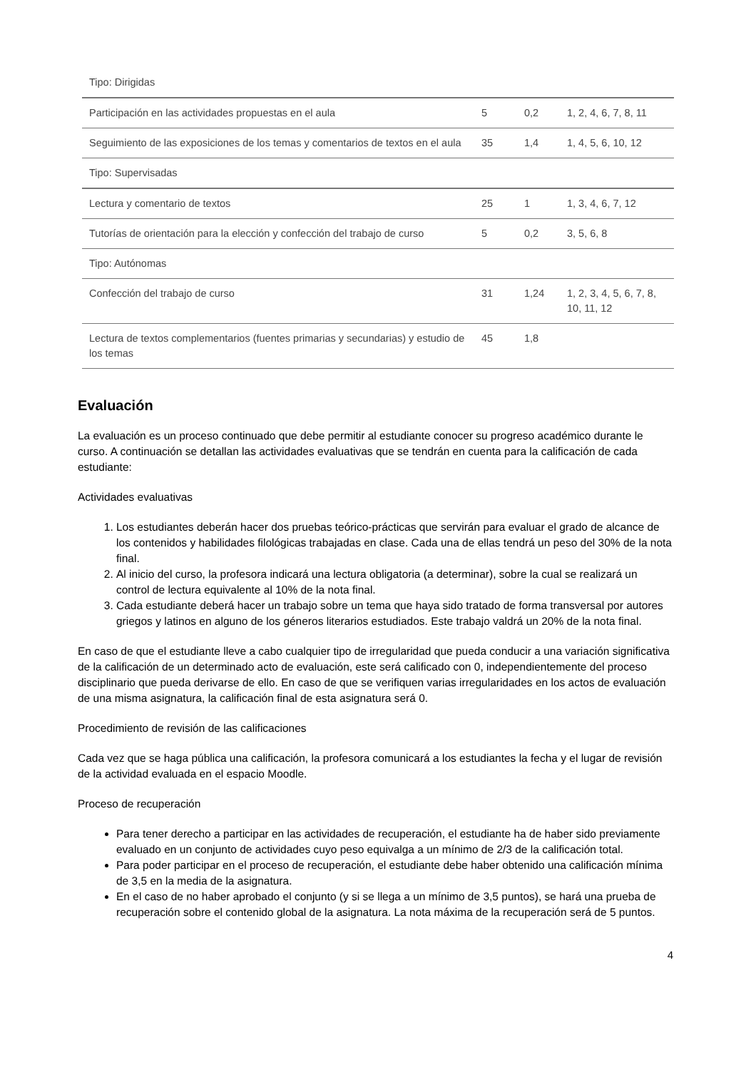| Tipo: Dirigidas | | | |
| Participación en las actividades propuestas en el aula | 5 | 0,2 | 1, 2, 4, 6, 7, 8, 11 |
| Seguimiento de las exposiciones de los temas y comentarios de textos en el aula | 35 | 1,4 | 1, 4, 5, 6, 10, 12 |
| Tipo: Supervisadas | | | |
| Lectura y comentario de textos | 25 | 1 | 1, 3, 4, 6, 7, 12 |
| Tutorías de orientación para la elección y confección del trabajo de curso | 5 | 0,2 | 3, 5, 6, 8 |
| Tipo: Autónomas | | | |
| Confección del trabajo de curso | 31 | 1,24 | 1, 2, 3, 4, 5, 6, 7, 8, 10, 11, 12 |
| Lectura de textos complementarios (fuentes primarias y secundarias) y estudio de los temas | 45 | 1,8 | |
Evaluación
La evaluación es un proceso continuado que debe permitir al estudiante conocer su progreso académico durante le curso. A continuación se detallan las actividades evaluativas que se tendrán en cuenta para la calificación de cada estudiante:
Actividades evaluativas
1. Los estudiantes deberán hacer dos pruebas teórico-prácticas que servirán para evaluar el grado de alcance de los contenidos y habilidades filológicas trabajadas en clase. Cada una de ellas tendrá un peso del 30% de la nota final.
2. Al inicio del curso, la profesora indicará una lectura obligatoria (a determinar), sobre la cual se realizará un control de lectura equivalente al 10% de la nota final.
3. Cada estudiante deberá hacer un trabajo sobre un tema que haya sido tratado de forma transversal por autores griegos y latinos en alguno de los géneros literarios estudiados. Este trabajo valdrá un 20% de la nota final.
En caso de que el estudiante lleve a cabo cualquier tipo de irregularidad que pueda conducir a una variación significativa de la calificación de un determinado acto de evaluación, este será calificado con 0, independientemente del proceso disciplinario que pueda derivarse de ello. En caso de que se verifiquen varias irregularidades en los actos de evaluación de una misma asignatura, la calificación final de esta asignatura será 0.
Procedimiento de revisión de las calificaciones
Cada vez que se haga pública una calificación, la profesora comunicará a los estudiantes la fecha y el lugar de revisión de la actividad evaluada en el espacio Moodle.
Proceso de recuperación
Para tener derecho a participar en las actividades de recuperación, el estudiante ha de haber sido previamente evaluado en un conjunto de actividades cuyo peso equivalga a un mínimo de 2/3 de la calificación total.
Para poder participar en el proceso de recuperación, el estudiante debe haber obtenido una calificación mínima de 3,5 en la media de la asignatura.
En el caso de no haber aprobado el conjunto (y si se llega a un mínimo de 3,5 puntos), se hará una prueba de recuperación sobre el contenido global de la asignatura. La nota máxima de la recuperación será de 5 puntos.
4